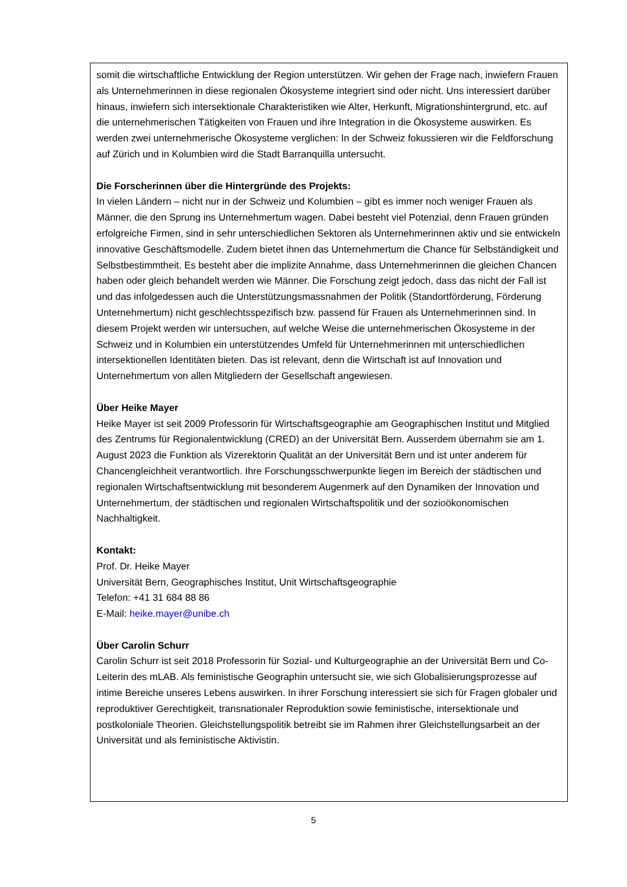somit die wirtschaftliche Entwicklung der Region unterstützen. Wir gehen der Frage nach, inwiefern Frauen als Unternehmerinnen in diese regionalen Ökosysteme integriert sind oder nicht. Uns interessiert darüber hinaus, inwiefern sich intersektionale Charakteristiken wie Alter, Herkunft, Migrationshintergrund, etc. auf die unternehmerischen Tätigkeiten von Frauen und ihre Integration in die Ökosysteme auswirken. Es werden zwei unternehmerische Ökosysteme verglichen: In der Schweiz fokussieren wir die Feldforschung auf Zürich und in Kolumbien wird die Stadt Barranquilla untersucht.
Die Forscherinnen über die Hintergründe des Projekts:
In vielen Ländern – nicht nur in der Schweiz und Kolumbien – gibt es immer noch weniger Frauen als Männer, die den Sprung ins Unternehmertum wagen. Dabei besteht viel Potenzial, denn Frauen gründen erfolgreiche Firmen, sind in sehr unterschiedlichen Sektoren als Unternehmerinnen aktiv und sie entwickeln innovative Geschäftsmodelle. Zudem bietet ihnen das Unternehmertum die Chance für Selbständigkeit und Selbstbestimmtheit. Es besteht aber die implizite Annahme, dass Unternehmerinnen die gleichen Chancen haben oder gleich behandelt werden wie Männer. Die Forschung zeigt jedoch, dass das nicht der Fall ist und das infolgedessen auch die Unterstützungsmassnahmen der Politik (Standortförderung, Förderung Unternehmertum) nicht geschlechtsspezifisch bzw. passend für Frauen als Unternehmerinnen sind. In diesem Projekt werden wir untersuchen, auf welche Weise die unternehmerischen Ökosysteme in der Schweiz und in Kolumbien ein unterstützendes Umfeld für Unternehmerinnen mit unterschiedlichen intersektionellen Identitäten bieten. Das ist relevant, denn die Wirtschaft ist auf Innovation und Unternehmertum von allen Mitgliedern der Gesellschaft angewiesen.
Über Heike Mayer
Heike Mayer ist seit 2009 Professorin für Wirtschaftsgeographie am Geographischen Institut und Mitglied des Zentrums für Regionalentwicklung (CRED) an der Universität Bern. Ausserdem übernahm sie am 1. August 2023 die Funktion als Vizerektorin Qualität an der Universität Bern und ist unter anderem für Chancengleichheit verantwortlich. Ihre Forschungsschwerpunkte liegen im Bereich der städtischen und regionalen Wirtschaftsentwicklung mit besonderem Augenmerk auf den Dynamiken der Innovation und Unternehmertum, der städtischen und regionalen Wirtschaftspolitik und der sozioökonomischen Nachhaltigkeit.
Kontakt:
Prof. Dr. Heike Mayer
Universität Bern, Geographisches Institut, Unit Wirtschaftsgeographie
Telefon: +41 31 684 88 86
E-Mail: heike.mayer@unibe.ch
Über Carolin Schurr
Carolin Schurr ist seit 2018 Professorin für Sozial- und Kulturgeographie an der Universität Bern und Co-Leiterin des mLAB. Als feministische Geographin untersucht sie, wie sich Globalisierungsprozesse auf intime Bereiche unseres Lebens auswirken. In ihrer Forschung interessiert sie sich für Fragen globaler und reproduktiver Gerechtigkeit, transnationaler Reproduktion sowie feministische, intersektionale und postkoloniale Theorien. Gleichstellungspolitik betreibt sie im Rahmen ihrer Gleichstellungsarbeit an der Universität und als feministische Aktivistin.
5